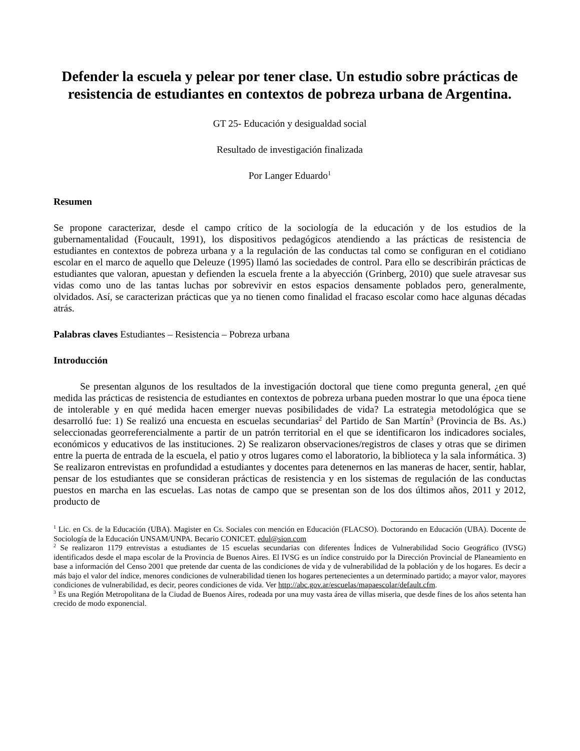Defender la escuela y pelear por tener clase. Un estudio sobre prácticas de resistencia de estudiantes en contextos de pobreza urbana de Argentina.
GT 25- Educación y desigualdad social
Resultado de investigación finalizada
Por Langer Eduardo<sup>1</sup>
Resumen
Se propone caracterizar, desde el campo crítico de la sociología de la educación y de los estudios de la gubernamentalidad (Foucault, 1991), los dispositivos pedagógicos atendiendo a las prácticas de resistencia de estudiantes en contextos de pobreza urbana y a la regulación de las conductas tal como se configuran en el cotidiano escolar en el marco de aquello que Deleuze (1995) llamó las sociedades de control. Para ello se describirán prácticas de estudiantes que valoran, apuestan y defienden la escuela frente a la abyección (Grinberg, 2010) que suele atravesar sus vidas como uno de las tantas luchas por sobrevivir en estos espacios densamente poblados pero, generalmente, olvidados. Así, se caracterizan prácticas que ya no tienen como finalidad el fracaso escolar como hace algunas décadas atrás.
Palabras claves Estudiantes – Resistencia – Pobreza urbana
Introducción
Se presentan algunos de los resultados de la investigación doctoral que tiene como pregunta general, ¿en qué medida las prácticas de resistencia de estudiantes en contextos de pobreza urbana pueden mostrar lo que una época tiene de intolerable y en qué medida hacen emerger nuevas posibilidades de vida? La estrategia metodológica que se desarrolló fue: 1) Se realizó una encuesta en escuelas secundarias<sup>2</sup> del Partido de San Martín<sup>3</sup> (Provincia de Bs. As.) seleccionadas georreferencialmente a partir de un patrón territorial en el que se identificaron los indicadores sociales, económicos y educativos de las instituciones. 2) Se realizaron observaciones/registros de clases y otras que se dirimen entre la puerta de entrada de la escuela, el patio y otros lugares como el laboratorio, la biblioteca y la sala informática. 3) Se realizaron entrevistas en profundidad a estudiantes y docentes para detenernos en las maneras de hacer, sentir, hablar, pensar de los estudiantes que se consideran prácticas de resistencia y en los sistemas de regulación de las conductas puestos en marcha en las escuelas. Las notas de campo que se presentan son de los dos últimos años, 2011 y 2012, producto de
<sup>1</sup> Lic. en Cs. de la Educación (UBA). Magister en Cs. Sociales con mención en Educación (FLACSO). Doctorando en Educación (UBA). Docente de Sociología de la Educación UNSAM/UNPA. Becario CONICET. edul@sion.com
<sup>2</sup> Se realizaron 1179 entrevistas a estudiantes de 15 escuelas secundarias con diferentes Índices de Vulnerabilidad Socio Geográfico (IVSG) identificados desde el mapa escolar de la Provincia de Buenos Aires. El IVSG es un índice construido por la Dirección Provincial de Planeamiento en base a información del Censo 2001 que pretende dar cuenta de las condiciones de vida y de vulnerabilidad de la población y de los hogares. Es decir a más bajo el valor del índice, menores condiciones de vulnerabilidad tienen los hogares pertenecientes a un determinado partido; a mayor valor, mayores condiciones de vulnerabilidad, es decir, peores condiciones de vida. Ver http://abc.gov.ar/escuelas/mapaescolar/default.cfm.
<sup>3</sup> Es una Región Metropolitana de la Ciudad de Buenos Aires, rodeada por una muy vasta área de villas miseria, que desde fines de los años setenta han crecido de modo exponencial.